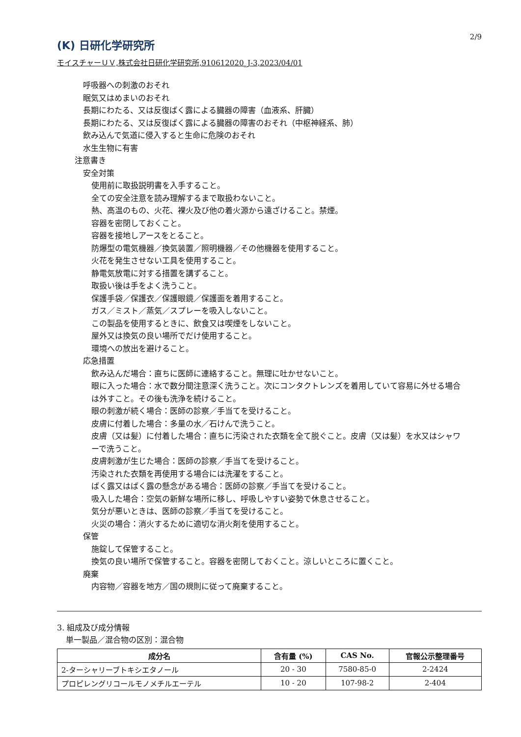(K) 日研化学研究所
2/9
モイスチャーＵＶ,株式会社日研化学研究所,910612020_J-3,2023/04/01
呼吸器への刺激のおそれ
眠気又はめまいのおそれ
長期にわたる、又は反復ばく露による臓器の障害（血液系、肝臓）
長期にわたる、又は反復ばく露による臓器の障害のおそれ（中枢神経系、肺）
飲み込んで気道に侵入すると生命に危険のおそれ
水生生物に有害
注意書き
安全対策
使用前に取扱説明書を入手すること。
全ての安全注意を読み理解するまで取扱わないこと。
熱、高温のもの、火花、裸火及び他の着火源から遠ざけること。禁煙。
容器を密閉しておくこと。
容器を接地しアースをとること。
防爆型の電気機器／換気装置／照明機器／その他機器を使用すること。
火花を発生させない工具を使用すること。
静電気放電に対する措置を講ずること。
取扱い後は手をよく洗うこと。
保護手袋／保護衣／保護眼鏡／保護面を着用すること。
ガス／ミスト／蒸気／スプレーを吸入しないこと。
この製品を使用するときに、飲食又は喫煙をしないこと。
屋外又は換気の良い場所でだけ使用すること。
環境への放出を避けること。
応急措置
飲み込んだ場合：直ちに医師に連絡すること。無理に吐かせないこと。
眼に入った場合：水で数分間注意深く洗うこと。次にコンタクトレンズを着用していて容易に外せる場合は外すこと。その後も洗浄を続けること。
眼の刺激が続く場合：医師の診察／手当てを受けること。
皮膚に付着した場合：多量の水／石けんで洗うこと。
皮膚（又は髪）に付着した場合：直ちに汚染された衣類を全て脱ぐこと。皮膚（又は髪）を水又はシャワーで洗うこと。
皮膚刺激が生じた場合：医師の診察／手当てを受けること。
汚染された衣類を再使用する場合には洗濯をすること。
ばく露又はばく露の懸念がある場合：医師の診察／手当てを受けること。
吸入した場合：空気の新鮮な場所に移し、呼吸しやすい姿勢で休息させること。
気分が悪いときは、医師の診察／手当てを受けること。
火災の場合：消火するために適切な消火剤を使用すること。
保管
施錠して保管すること。
換気の良い場所で保管すること。容器を密閉しておくこと。涼しいところに置くこと。
廃棄
内容物／容器を地方／国の規則に従って廃棄すること。
3. 組成及び成分情報
単一製品／混合物の区別：混合物
| 成分名 | 含有量 (%) | CAS No. | 官報公示整理番号 |
| --- | --- | --- | --- |
| 2-ターシャリーブトキシエタノール | 20 - 30 | 7580-85-0 | 2-2424 |
| プロピレングリコールモノメチルエーテル | 10 - 20 | 107-98-2 | 2-404 |